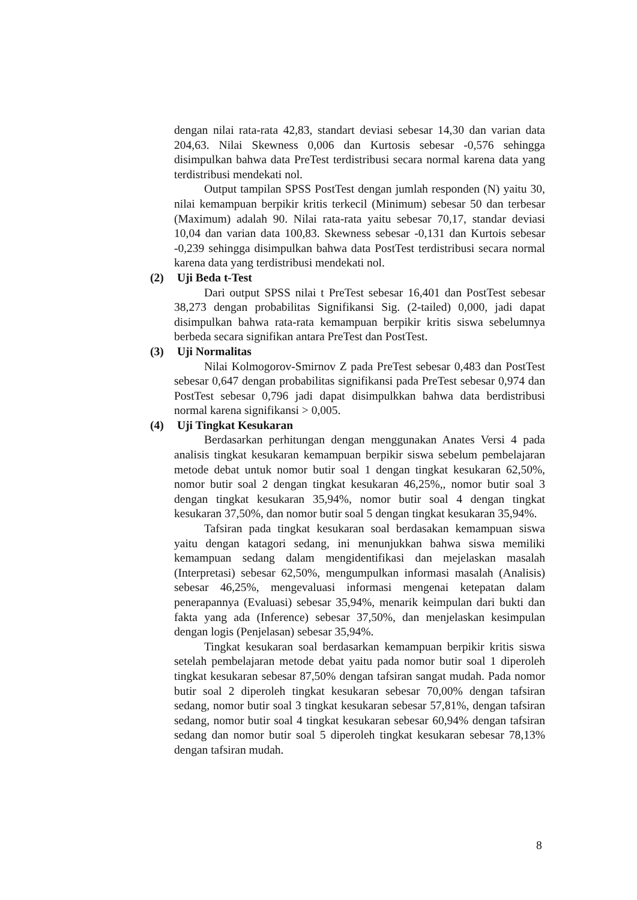dengan nilai rata-rata 42,83, standart deviasi sebesar 14,30 dan varian data 204,63. Nilai Skewness 0,006 dan Kurtosis sebesar -0,576 sehingga disimpulkan bahwa data PreTest terdistribusi secara normal karena data yang terdistribusi mendekati nol.
Output tampilan SPSS PostTest dengan jumlah responden (N) yaitu 30, nilai kemampuan berpikir kritis terkecil (Minimum) sebesar 50 dan terbesar (Maximum) adalah 90. Nilai rata-rata yaitu sebesar 70,17, standar deviasi 10,04 dan varian data 100,83. Skewness sebesar -0,131 dan Kurtois sebesar -0,239 sehingga disimpulkan bahwa data PostTest terdistribusi secara normal karena data yang terdistribusi mendekati nol.
(2) Uji Beda t-Test
Dari output SPSS nilai t PreTest sebesar 16,401 dan PostTest sebesar 38,273 dengan probabilitas Signifikansi Sig. (2-tailed) 0,000, jadi dapat disimpulkan bahwa rata-rata kemampuan berpikir kritis siswa sebelumnya berbeda secara signifikan antara PreTest dan PostTest.
(3) Uji Normalitas
Nilai Kolmogorov-Smirnov Z pada PreTest sebesar 0,483 dan PostTest sebesar 0,647 dengan probabilitas signifikansi pada PreTest sebesar 0,974 dan PostTest sebesar 0,796 jadi dapat disimpulkkan bahwa data berdistribusi normal karena signifikansi > 0,005.
(4) Uji Tingkat Kesukaran
Berdasarkan perhitungan dengan menggunakan Anates Versi 4 pada analisis tingkat kesukaran kemampuan berpikir siswa sebelum pembelajaran metode debat untuk nomor butir soal 1 dengan tingkat kesukaran 62,50%, nomor butir soal 2 dengan tingkat kesukaran 46,25%,, nomor butir soal 3 dengan tingkat kesukaran 35,94%, nomor butir soal 4 dengan tingkat kesukaran 37,50%, dan nomor butir soal 5 dengan tingkat kesukaran 35,94%.
Tafsiran pada tingkat kesukaran soal berdasakan kemampuan siswa yaitu dengan katagori sedang, ini menunjukkan bahwa siswa memiliki kemampuan sedang dalam mengidentifikasi dan mejelaskan masalah (Interpretasi) sebesar 62,50%, mengumpulkan informasi masalah (Analisis) sebesar 46,25%, mengevaluasi informasi mengenai ketepatan dalam penerapannya (Evaluasi) sebesar 35,94%, menarik keimpulan dari bukti dan fakta yang ada (Inference) sebesar 37,50%, dan menjelaskan kesimpulan dengan logis (Penjelasan) sebesar 35,94%.
Tingkat kesukaran soal berdasarkan kemampuan berpikir kritis siswa setelah pembelajaran metode debat yaitu pada nomor butir soal 1 diperoleh tingkat kesukaran sebesar 87,50% dengan tafsiran sangat mudah. Pada nomor butir soal 2 diperoleh tingkat kesukaran sebesar 70,00% dengan tafsiran sedang, nomor butir soal 3 tingkat kesukaran sebesar 57,81%, dengan tafsiran sedang, nomor butir soal 4 tingkat kesukaran sebesar 60,94% dengan tafsiran sedang dan nomor butir soal 5 diperoleh tingkat kesukaran sebesar 78,13% dengan tafsiran mudah.
8